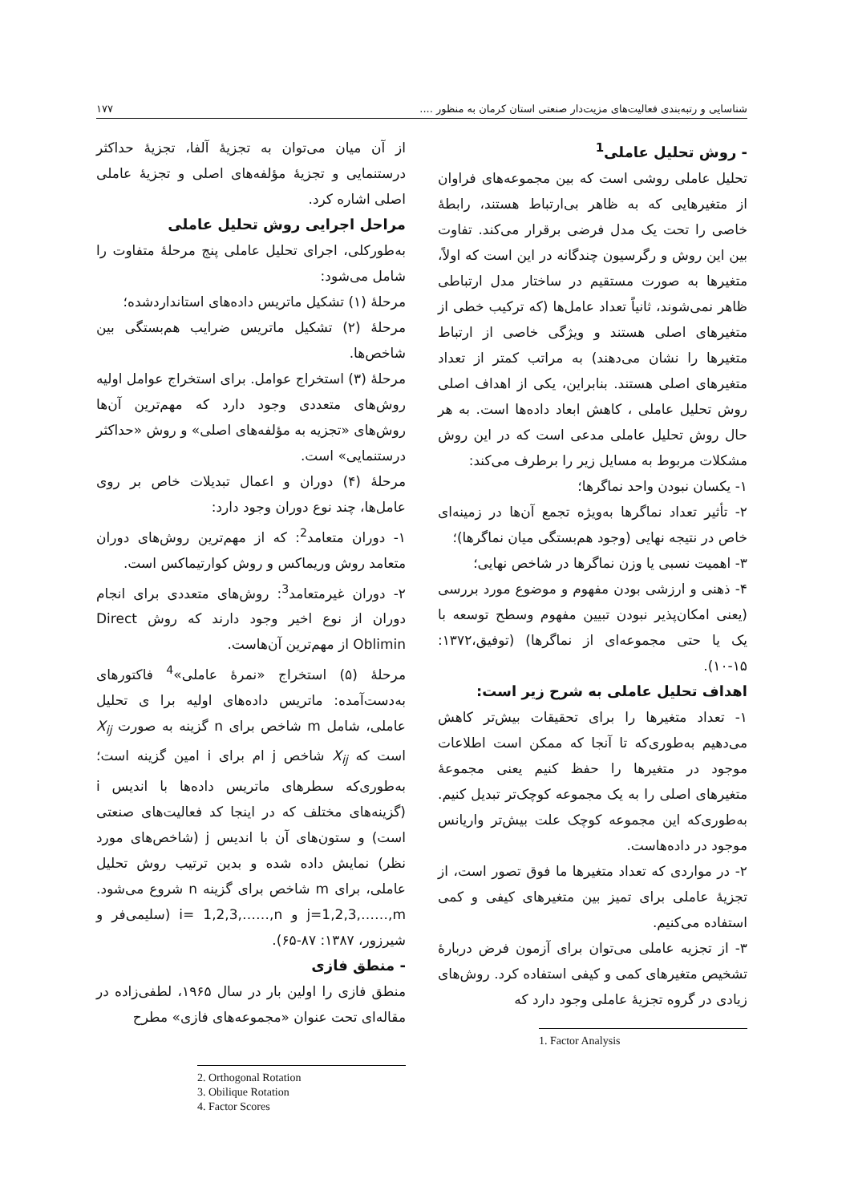شناسایی و رتبه‌بندی فعالیت‌های مزیت‌دار صنعتی استان کرمان به منظور .... ۱۷۷
- روش تحلیل عاملی<sup>1</sup>
تحلیل عاملی روشی است که بین مجموعه‌های فراوان از متغیرهایی که به ظاهر بی‌ارتباط هستند، رابطهٔ خاصی را تحت یک مدل فرضی برقرار می‌کند. تفاوت بین این روش و رگرسیون چندگانه در این است که اولاً، متغیرها به صورت مستقیم در ساختار مدل ارتباطی ظاهر نمی‌شوند، ثانیاً تعداد عامل‌ها (که ترکیب خطی از متغیرهای اصلی هستند و ویژگی خاصی از ارتباط متغیرها را نشان می‌دهند) به مراتب کمتر از تعداد متغیرهای اصلی هستند. بنابراین، یکی از اهداف اصلی روش تحلیل عاملی ، کاهش ابعاد داده‌ها است. به هر حال روش تحلیل عاملی مدعی است که در این روش مشکلات مربوط به مسایل زیر را برطرف می‌کند:
۱- یکسان نبودن واحد نماگرها؛
۲- تأثیر تعداد نماگرها به‌ویژه تجمع آن‌ها در زمینه‌ای خاص در نتیجه نهایی (وجود هم‌بستگی میان نماگرها)؛
۳- اهمیت نسبی یا وزن نماگرها در شاخص نهایی؛
۴- ذهنی و ارزشی بودن مفهوم و موضوع مورد بررسی (یعنی امکان‌پذیر نبودن تبیین مفهوم وسطح توسعه با یک یا حتی مجموعه‌ای از نماگرها) (توفیق،۱۳۷۲: ۱۵-۱۰).
اهداف تحلیل عاملی به شرح زیر است:
۱- تعداد متغیرها را برای تحقیقات بیش‌تر کاهش می‌دهیم به‌طوری‌که تا آنجا که ممکن است اطلاعات موجود در متغیرها را حفظ کنیم یعنی مجموعهٔ متغیرهای اصلی را به یک مجموعه کوچک‌تر تبدیل کنیم. به‌طوری‌که این مجموعه کوچک علت بیش‌تر واریانس موجود در داده‌هاست.
۲- در مواردی که تعداد متغیرها ما فوق تصور است، از تجزیهٔ عاملی برای تمیز بین متغیرهای کیفی و کمی استفاده می‌کنیم.
۳- از تجزیه عاملی می‌توان برای آزمون فرض دربارهٔ تشخیص متغیرهای کمی و کیفی استفاده کرد. روش‌های زیادی در گروه تجزیهٔ عاملی وجود دارد که
1. Factor Analysis
از آن میان می‌توان به تجزیهٔ آلفا، تجزیهٔ حداکثر درستنمایی و تجزیهٔ مؤلفه‌های اصلی و تجزیهٔ عاملی اصلی اشاره کرد.
مراحل اجرایی روش تحلیل عاملی
به‌طورکلی، اجرای تحلیل عاملی پنج مرحلهٔ متفاوت را شامل می‌شود:
مرحلهٔ (۱) تشکیل ماتریس داده‌های استانداردشده؛
مرحلهٔ (۲) تشکیل ماتریس ضرایب هم‌بستگی بین شاخص‌ها.
مرحلهٔ (۳) استخراج عوامل. برای استخراج عوامل اولیه روش‌های متعددی وجود دارد که مهم‌ترین آن‌ها روش‌های «تجزیه به مؤلفه‌های اصلی» و روش «حداکثر درستنمایی» است.
مرحلهٔ (۴) دوران و اعمال تبدیلات خاص بر روی عامل‌ها، چند نوع دوران وجود دارد:
۱- دوران متعامد<sup>2</sup>: که از مهم‌ترین روش‌های دوران متعامد روش وریماکس و روش کوارتیماکس است.
۲- دوران غیرمتعامد<sup>3</sup>: روش‌های متعددی برای انجام دوران از نوع اخیر وجود دارند که روش Direct Oblimin از مهم‌ترین آن‌هاست.
مرحلهٔ (۵) استخراج «نمرهٔ عاملی»<sup>4</sup> فاکتورهای به‌دست‌آمده: ماتریس داده‌های اولیه برا ی تحلیل عاملی، شامل m شاخص برای n گزینه به صورت X<sub>ij</sub> است که X<sub>ij</sub> شاخص j ام برای i امین گزینه است؛ به‌طوری‌که سطرهای ماتریس داده‌ها با اندیس i (گزینه‌های مختلف که در اینجا کد فعالیت‌های صنعتی است) و ستون‌های آن با اندیس j (شاخص‌های مورد نظر) نمایش داده شده و بدین ترتیب روش تحلیل عاملی، برای m شاخص برای گزینه n شروع می‌شود. j=1,2,3,……,m و i= 1,2,3,……,n (سلیمی‌فر و شیرزور، ۱۳۸۷: ۸۷-۶۵).
- منطق فازی
منطق فازی را اولین بار در سال ۱۹۶۵، لطفی‌زاده در مقاله‌ای تحت عنوان «مجموعه‌های فازی» مطرح
2. Orthogonal Rotation
3. Obilique Rotation
4. Factor Scores